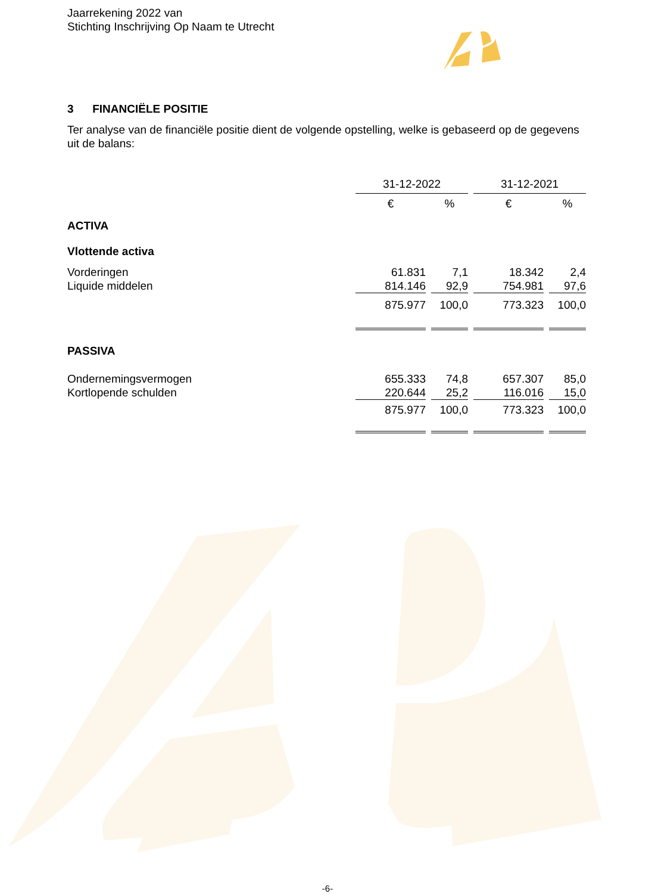Jaarrekening 2022 van
Stichting Inschrijving Op Naam te Utrecht
3 FINANCIËLE POSITIE
Ter analyse van de financiële positie dient de volgende opstelling, welke is gebaseerd op de gegevens uit de balans:
| | 31-12-2022 | | | | 31-12-2021 | | |
| | € | | % | | € | | % |
| ACTIVA | | | | | | | |
| Vlottende activa | | | | | | | |
| Vorderingen | 61.831 | | 7,1 | | 18.342 | | 2,4 |
| Liquide middelen | 814.146 | | 92,9 | | 754.981 | | 97,6 |
| | 875.977 | | 100,0 | | 773.323 | | 100,0 |
| PASSIVA | | | | | | | |
| Ondernemingsvermogen | 655.333 | | 74,8 | | 657.307 | | 85,0 |
| Kortlopende schulden | 220.644 | | 25,2 | | 116.016 | | 15,0 |
| | 875.977 | | 100,0 | | 773.323 | | 100,0 |
-6-